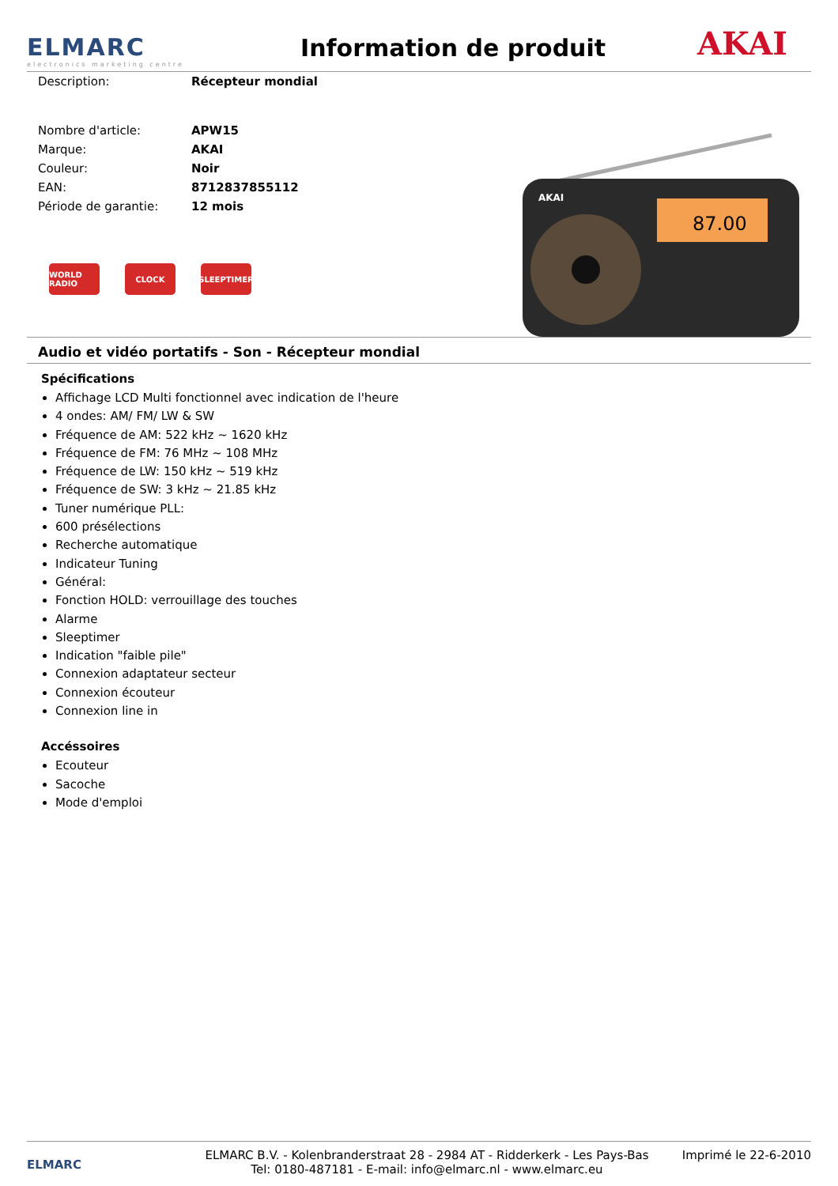ELMARC
electronics marketing centre
Information de produit
AKAI
| Description: | Récepteur mondial |
| Nombre d'article: | APW15 |
| Marque: | AKAI |
| Couleur: | Noir |
| EAN: | 8712837855112 |
| Période de garantie: | 12 mois |
WORLD RADIO
CLOCK SLEEPTIMER
AKAI
87.00
Audio et vidéo portatifs - Son - Récepteur mondial
Spécifications
Affichage LCD Multi fonctionnel avec indication de l'heure
4 ondes: AM/ FM/ LW & SW
Fréquence de AM: 522 kHz ~ 1620 kHz
Fréquence de FM: 76 MHz ~ 108 MHz
Fréquence de LW: 150 kHz ~ 519 kHz
Fréquence de SW: 3 kHz ~ 21.85 kHz
Tuner numérique PLL:
600 présélections
Recherche automatique
Indicateur Tuning
Général:
Fonction HOLD: verrouillage des touches
Alarme
Sleeptimer
Indication "faible pile"
Connexion adaptateur secteur
Connexion écouteur
Connexion line in
Accéssoires
Ecouteur
Sacoche
Mode d'emploi
ELMARC
ELMARC B.V. - Kolenbranderstraat 28 - 2984 AT - Ridderkerk - Les Pays-Bas
Tel: 0180-487181 - E-mail: info@elmarc.nl - www.elmarc.eu
Imprimé le 22-6-2010